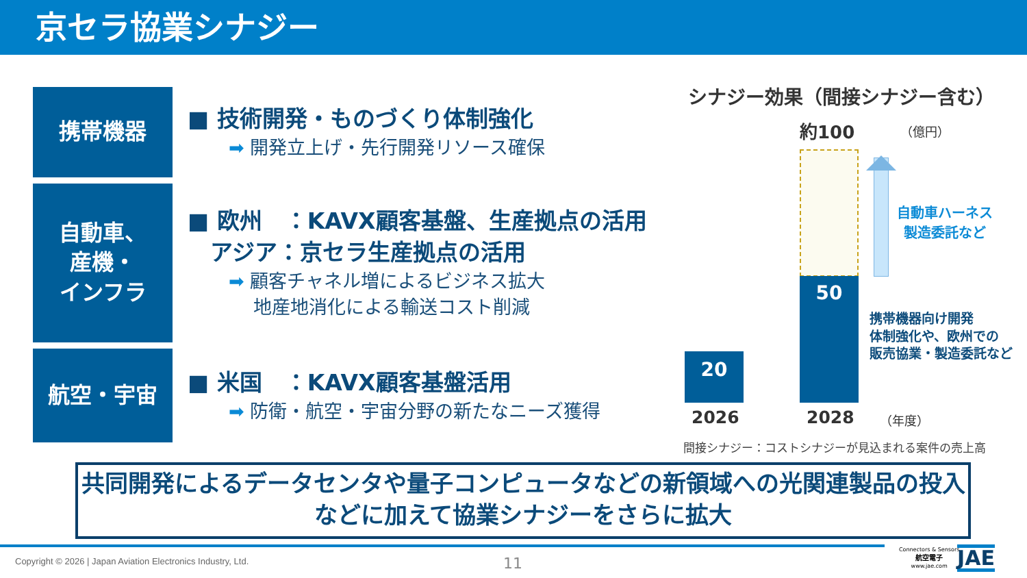京セラ協業シナジー
携帯機器
■ 技術開発・ものづくり体制強化
➡ 開発立上げ・先行開発リソース確保
自動車、
産機・
インフラ
■ 欧州　：KAVX顧客基盤、生産拠点の活用
　アジア：京セラ生産拠点の活用
➡ 顧客チャネル増によるビジネス拡大
　 地産地消化による輸送コスト削減
航空・宇宙
■ 米国　：KAVX顧客基盤活用
➡ 防衛・航空・宇宙分野の新たなニーズ獲得
シナジー効果（間接シナジー含む）
約100 （億円）
50
20
自動車ハーネス
製造委託など
携帯機器向け開発
体制強化や、欧州での
販売協業・製造委託など
2026 2028 （年度）
間接シナジー：コストシナジーが見込まれる案件の売上高
共同開発によるデータセンタや量子コンピュータなどの新領域への光関連製品の投入
などに加えて協業シナジーをさらに拡大
Copyright © 2026 | Japan Aviation Electronics Industry, Ltd.
11
Connectors & Sensors
航空電子
www.jae.com
JAE